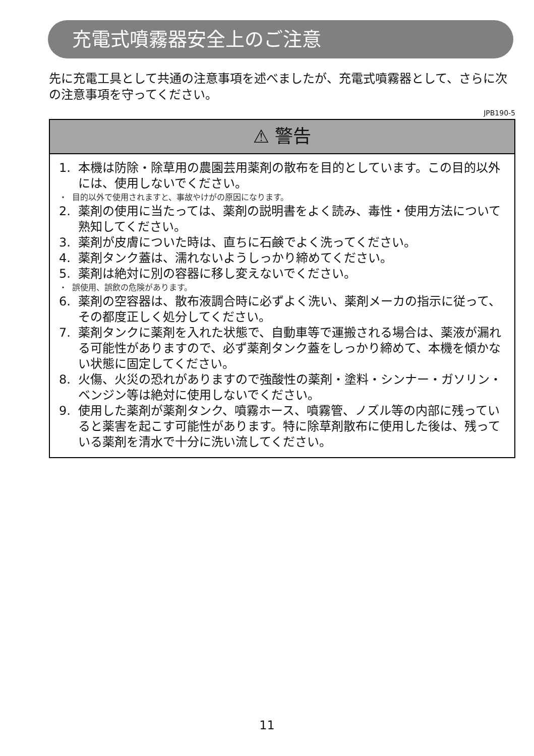充電式噴霧器安全上のご注意
先に充電工具として共通の注意事項を述べましたが、充電式噴霧器として、さらに次の注意事項を守ってください。
JPB190-5
⚠ 警告
1. 本機は防除・除草用の農園芸用薬剤の散布を目的としています。この目的以外には、使用しないでください。
・ 目的以外で使用されますと、事故やけがの原因になります。
2. 薬剤の使用に当たっては、薬剤の説明書をよく読み、毒性・使用方法について熟知してください。
3. 薬剤が皮膚についた時は、直ちに石鹸でよく洗ってください。
4. 薬剤タンク蓋は、濡れないようしっかり締めてください。
5. 薬剤は絶対に別の容器に移し変えないでください。
・ 誤使用、誤飲の危険があります。
6. 薬剤の空容器は、散布液調合時に必ずよく洗い、薬剤メーカの指示に従って、その都度正しく処分してください。
7. 薬剤タンクに薬剤を入れた状態で、自動車等で運搬される場合は、薬液が漏れる可能性がありますので、必ず薬剤タンク蓋をしっかり締めて、本機を傾かない状態に固定してください。
8. 火傷、火災の恐れがありますので強酸性の薬剤・塗料・シンナー・ガソリン・ベンジン等は絶対に使用しないでください。
9. 使用した薬剤が薬剤タンク、噴霧ホース、噴霧管、ノズル等の内部に残っていると薬害を起こす可能性があります。特に除草剤散布に使用した後は、残っている薬剤を清水で十分に洗い流してください。
11